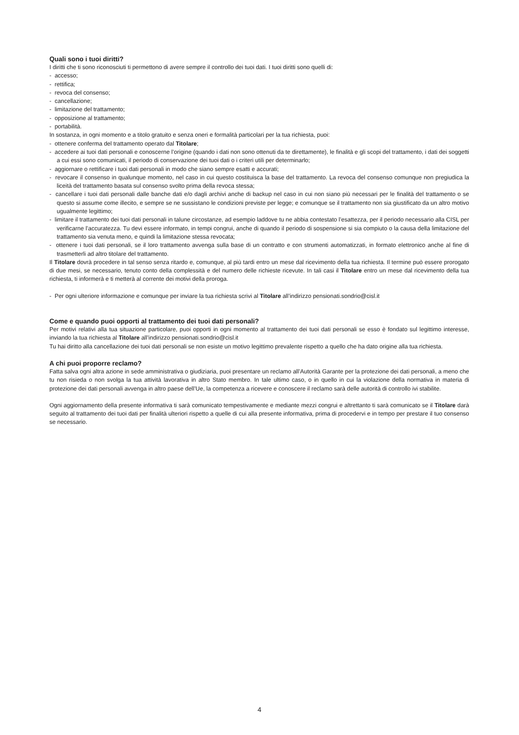Quali sono i tuoi diritti?
I diritti che ti sono riconosciuti ti permettono di avere sempre il controllo dei tuoi dati. I tuoi diritti sono quelli di:
- accesso;
- rettifica;
- revoca del consenso;
- cancellazione;
- limitazione del trattamento;
- opposizione al trattamento;
- portabilità.
In sostanza, in ogni momento e a titolo gratuito e senza oneri e formalità particolari per la tua richiesta, puoi:
- ottenere conferma del trattamento operato dal Titolare;
- accedere ai tuoi dati personali e conoscerne l’origine (quando i dati non sono ottenuti da te direttamente), le finalità e gli scopi del trattamento, i dati dei soggetti a cui essi sono comunicati, il periodo di conservazione dei tuoi dati o i criteri utili per determinarlo;
- aggiornare o rettificare i tuoi dati personali in modo che siano sempre esatti e accurati;
- revocare il consenso in qualunque momento, nel caso in cui questo costituisca la base del trattamento. La revoca del consenso comunque non pregiudica la liceità del trattamento basata sul consenso svolto prima della revoca stessa;
- cancellare i tuoi dati personali dalle banche dati e/o dagli archivi anche di backup nel caso in cui non siano più necessari per le finalità del trattamento o se questo si assume come illecito, e sempre se ne sussistano le condizioni previste per legge; e comunque se il trattamento non sia giustificato da un altro motivo ugualmente legittimo;
- limitare il trattamento dei tuoi dati personali in talune circostanze, ad esempio laddove tu ne abbia contestato l’esattezza, per il periodo necessario alla CISL per verificarne l’accuratezza. Tu devi essere informato, in tempi congrui, anche di quando il periodo di sospensione si sia compiuto o la causa della limitazione del trattamento sia venuta meno, e quindi la limitazione stessa revocata;
- ottenere i tuoi dati personali, se il loro trattamento avvenga sulla base di un contratto e con strumenti automatizzati, in formato elettronico anche al fine di trasmetterli ad altro titolare del trattamento.
Il Titolare dovrà procedere in tal senso senza ritardo e, comunque, al più tardi entro un mese dal ricevimento della tua richiesta. Il termine può essere prorogato di due mesi, se necessario, tenuto conto della complessità e del numero delle richieste ricevute. In tali casi il Titolare entro un mese dal ricevimento della tua richiesta, ti informerà e ti metterà al corrente dei motivi della proroga.
- Per ogni ulteriore informazione e comunque per inviare la tua richiesta scrivi al Titolare all’indirizzo pensionati.sondrio@cisl.it
Come e quando puoi opporti al trattamento dei tuoi dati personali?
Per motivi relativi alla tua situazione particolare, puoi opporti in ogni momento al trattamento dei tuoi dati personali se esso è fondato sul legittimo interesse, inviando la tua richiesta al Titolare all’indirizzo pensionati.sondrio@cisl.it
Tu hai diritto alla cancellazione dei tuoi dati personali se non esiste un motivo legittimo prevalente rispetto a quello che ha dato origine alla tua richiesta.
A chi puoi proporre reclamo?
Fatta salva ogni altra azione in sede amministrativa o giudiziaria, puoi presentare un reclamo all’Autorità Garante per la protezione dei dati personali, a meno che tu non risieda o non svolga la tua attività lavorativa in altro Stato membro. In tale ultimo caso, o in quello in cui la violazione della normativa in materia di protezione dei dati personali avvenga in altro paese dell’Ue, la competenza a ricevere e conoscere il reclamo sarà delle autorità di controllo ivi stabilite.
Ogni aggiornamento della presente informativa ti sarà comunicato tempestivamente e mediante mezzi congrui e altrettanto ti sarà comunicato se il Titolare darà seguito al trattamento dei tuoi dati per finalità ulteriori rispetto a quelle di cui alla presente informativa, prima di procedervi e in tempo per prestare il tuo consenso se necessario.
4